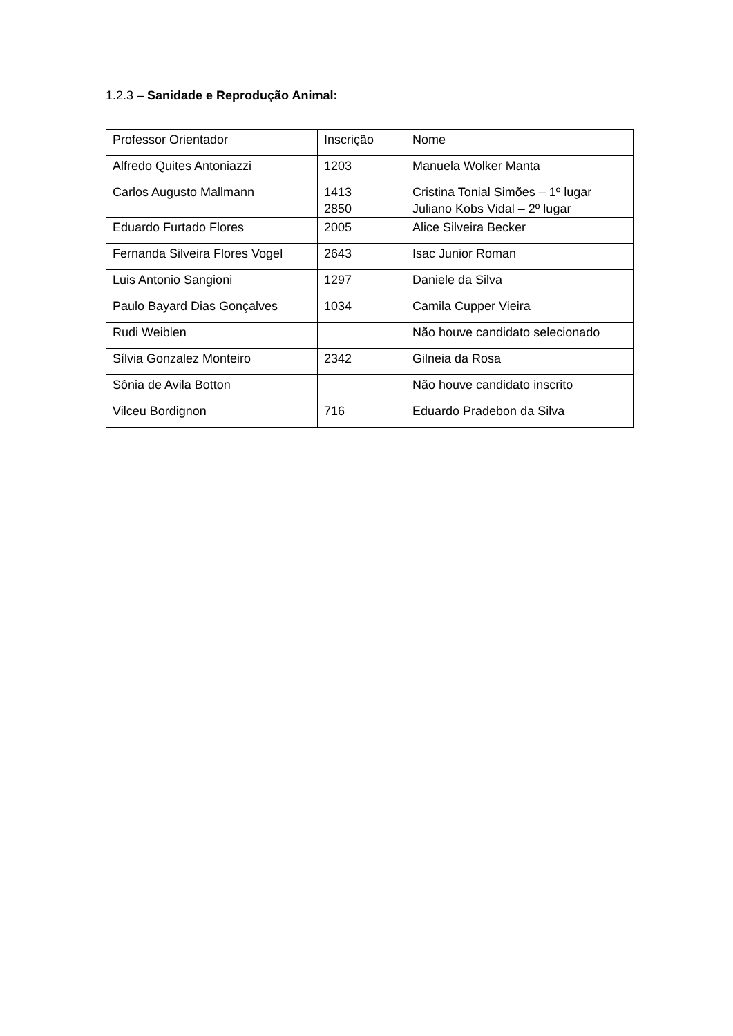1.2.3 – Sanidade e Reprodução Animal:
| Professor Orientador | Inscrição | Nome |
| Alfredo Quites Antoniazzi | 1203 | Manuela Wolker Manta |
| Carlos Augusto Mallmann | 1413 2850 | Cristina Tonial Simões – 1º lugar Juliano Kobs Vidal – 2º lugar |
| Eduardo Furtado Flores | 2005 | Alice Silveira Becker |
| Fernanda Silveira Flores Vogel | 2643 | Isac Junior Roman |
| Luis Antonio Sangioni | 1297 | Daniele da Silva |
| Paulo Bayard Dias Gonçalves | 1034 | Camila Cupper Vieira |
| Rudi Weiblen | | Não houve candidato selecionado |
| Sílvia Gonzalez Monteiro | 2342 | Gilneia da Rosa |
| Sônia de Avila Botton | | Não houve candidato inscrito |
| Vilceu Bordignon | 716 | Eduardo Pradebon da Silva |